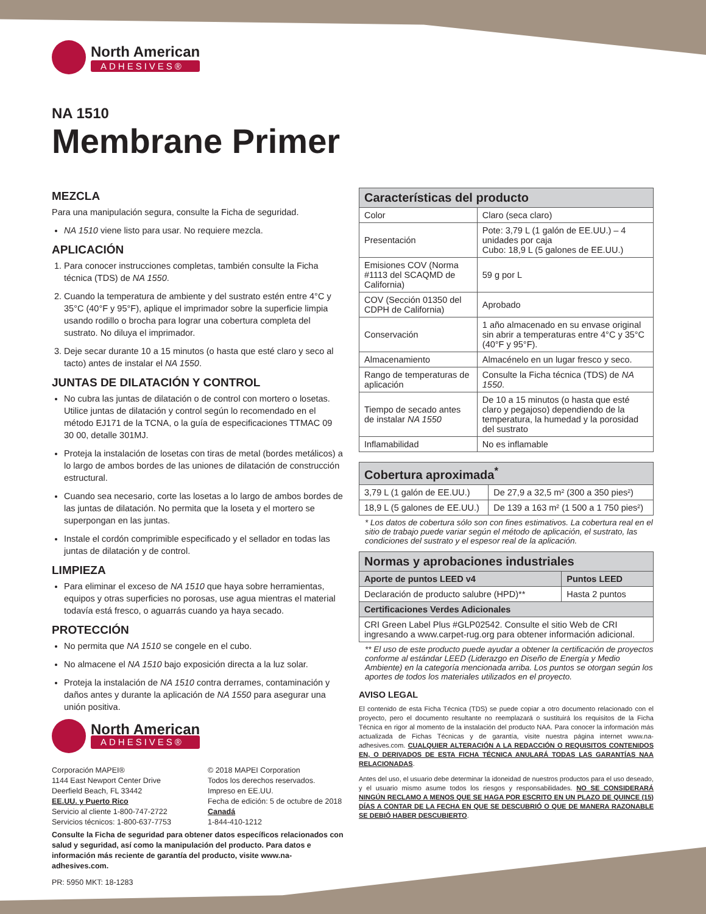North American
ADHESIVES®
NA 1510
Membrane Primer
MEZCLA
Para una manipulación segura, consulte la Ficha de seguridad.
NA 1510 viene listo para usar. No requiere mezcla.
APLICACIÓN
1. Para conocer instrucciones completas, también consulte la Ficha técnica (TDS) de NA 1550.
2. Cuando la temperatura de ambiente y del sustrato estén entre 4°C y 35°C (40°F y 95°F), aplique el imprimador sobre la superficie limpia usando rodillo o brocha para lograr una cobertura completa del sustrato. No diluya el imprimador.
3. Deje secar durante 10 a 15 minutos (o hasta que esté claro y seco al tacto) antes de instalar el NA 1550.
JUNTAS DE DILATACIÓN Y CONTROL
No cubra las juntas de dilatación o de control con mortero o losetas. Utilice juntas de dilatación y control según lo recomendado en el método EJ171 de la TCNA, o la guía de especificaciones TTMAC 09 30 00, detalle 301MJ.
Proteja la instalación de losetas con tiras de metal (bordes metálicos) a lo largo de ambos bordes de las uniones de dilatación de construcción estructural.
Cuando sea necesario, corte las losetas a lo largo de ambos bordes de las juntas de dilatación. No permita que la loseta y el mortero se superpongan en las juntas.
Instale el cordón comprimible especificado y el sellador en todas las juntas de dilatación y de control.
LIMPIEZA
Para eliminar el exceso de NA 1510 que haya sobre herramientas, equipos y otras superficies no porosas, use agua mientras el material todavía está fresco, o aguarrás cuando ya haya secado.
PROTECCIÓN
No permita que NA 1510 se congele en el cubo.
No almacene el NA 1510 bajo exposición directa a la luz solar.
Proteja la instalación de NA 1510 contra derrames, contaminación y daños antes y durante la aplicación de NA 1550 para asegurar una unión positiva.
North American
ADHESIVES®
Corporación MAPEI®
1144 East Newport Center Drive
Deerfield Beach, FL 33442
EE.UU. y Puerto Rico
Servicio al cliente 1-800-747-2722
Servicios técnicos: 1-800-637-7753
© 2018 MAPEI Corporation
Todos los derechos reservados.
Impreso en EE.UU.
Fecha de edición: 5 de octubre de 2018
Canadá
1-844-410-1212
Consulte la Ficha de seguridad para obtener datos específicos relacionados con salud y seguridad, así como la manipulación del producto. Para datos e información más reciente de garantía del producto, visite www.na-adhesives.com.
PR: 5950 MKT: 18-1283
| Características del producto | |
| --- | --- |
| Color | Claro (seca claro) |
| Presentación | Pote: 3,79 L (1 galón de EE.UU.) – 4 unidades por caja Cubo: 18,9 L (5 galones de EE.UU.) |
| Emisiones COV (Norma #1113 del SCAQMD de California) | 59 g por L |
| COV (Sección 01350 del CDPH de California) | Aprobado |
| Conservación | 1 año almacenado en su envase original sin abrir a temperaturas entre 4°C y 35°C (40°F y 95°F). |
| Almacenamiento | Almacénelo en un lugar fresco y seco. |
| Rango de temperaturas de aplicación | Consulte la Ficha técnica (TDS) de NA 1550 . |
| Tiempo de secado antes de instalar NA 1550 | De 10 a 15 minutos (o hasta que esté claro y pegajoso) dependiendo de la temperatura, la humedad y la porosidad del sustrato |
| Inflamabilidad | No es inflamable |
| Cobertura aproximada<sup>*</sup> | |
| --- | --- |
| 3,79 L (1 galón de EE.UU.) | De 27,9 a 32,5 m² (300 a 350 pies²) |
| 18,9 L (5 galones de EE.UU.) | De 139 a 163 m² (1 500 a 1 750 pies²) |
* Los datos de cobertura sólo son con fines estimativos. La cobertura real en el sitio de trabajo puede variar según el método de aplicación, el sustrato, las condiciones del sustrato y el espesor real de la aplicación.
| Normas y aprobaciones industriales | |
| --- | --- |
| Aporte de puntos LEED v4 | Puntos LEED |
| Declaración de producto salubre (HPD)** | Hasta 2 puntos |
| Certificaciones Verdes Adicionales | |
| CRI Green Label Plus #GLP02542. Consulte el sitio Web de CRI ingresando a www.carpet-rug.org para obtener información adicional. | |
** El uso de este producto puede ayudar a obtener la certificación de proyectos conforme al estándar LEED (Liderazgo en Diseño de Energía y Medio Ambiente) en la categoría mencionada arriba. Los puntos se otorgan según los aportes de todos los materiales utilizados en el proyecto.
AVISO LEGAL
El contenido de esta Ficha Técnica (TDS) se puede copiar a otro documento relacionado con el proyecto, pero el documento resultante no reemplazará o sustituirá los requisitos de la Ficha Técnica en rigor al momento de la instalación del producto NAA. Para conocer la información más actualizada de Fichas Técnicas y de garantía, visite nuestra página internet www.na-adhesives.com. CUALQUIER ALTERACIÓN A LA REDACCIÓN O REQUISITOS CONTENIDOS EN, O DERIVADOS DE ESTA FICHA TÉCNICA ANULARÁ TODAS LAS GARANTÍAS NAA RELACIONADAS.
Antes del uso, el usuario debe determinar la idoneidad de nuestros productos para el uso deseado, y el usuario mismo asume todos los riesgos y responsabilidades. NO SE CONSIDERARÁ NINGÚN RECLAMO A MENOS QUE SE HAGA POR ESCRITO EN UN PLAZO DE QUINCE (15) DÍAS A CONTAR DE LA FECHA EN QUE SE DESCUBRIÓ O QUE DE MANERA RAZONABLE SE DEBIÓ HABER DESCUBIERTO.